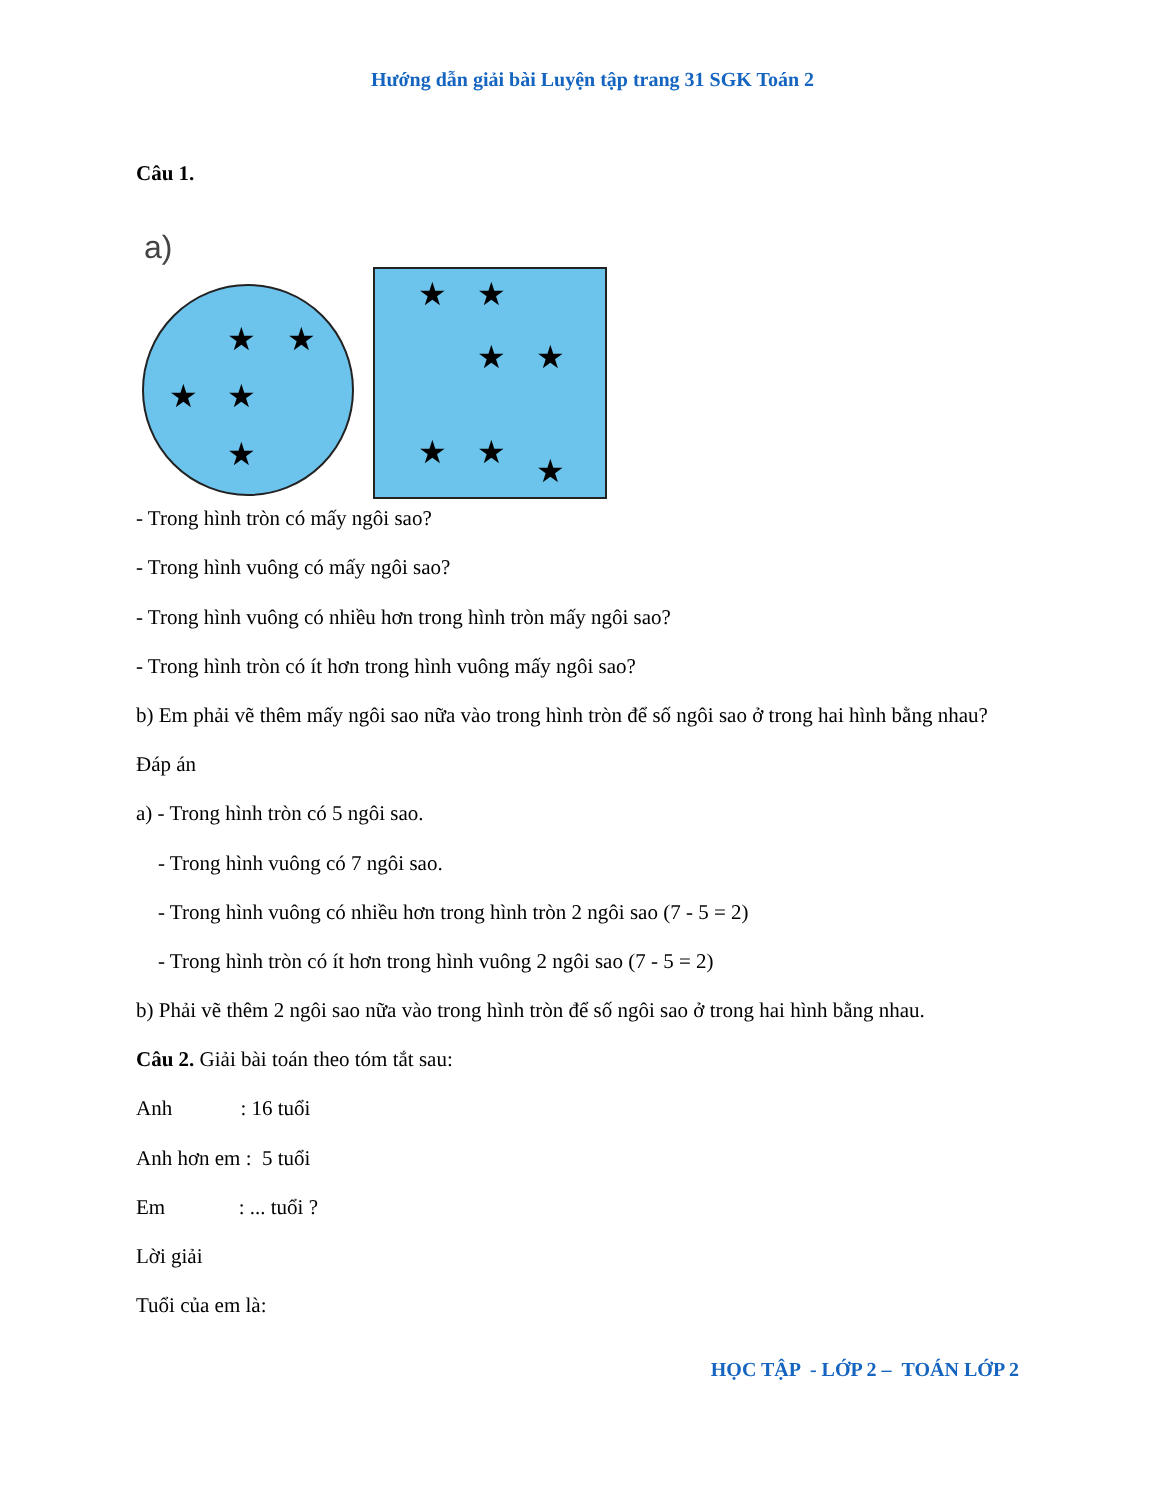Hướng dẫn giải bài Luyện tập trang 31 SGK Toán 2
Câu 1.
a)
★
★
★
★
★
★
★
★
★
★
★
★
- Trong hình tròn có mấy ngôi sao?
- Trong hình vuông có mấy ngôi sao?
- Trong hình vuông có nhiều hơn trong hình tròn mấy ngôi sao?
- Trong hình tròn có ít hơn trong hình vuông mấy ngôi sao?
b) Em phải vẽ thêm mấy ngôi sao nữa vào trong hình tròn để số ngôi sao ở trong hai hình bằng nhau?
Đáp án
a) - Trong hình tròn có 5 ngôi sao.
- Trong hình vuông có 7 ngôi sao.
- Trong hình vuông có nhiều hơn trong hình tròn 2 ngôi sao (7 - 5 = 2)
- Trong hình tròn có ít hơn trong hình vuông 2 ngôi sao (7 - 5 = 2)
b) Phải vẽ thêm 2 ngôi sao nữa vào trong hình tròn để số ngôi sao ở trong hai hình bằng nhau.
Câu 2. Giải bài toán theo tóm tắt sau:
Anh : 16 tuổi
Anh hơn em : 5 tuổi
Em : ... tuổi ?
Lời giải
Tuổi của em là:
HỌC TẬP - LỚP 2 – TOÁN LỚP 2